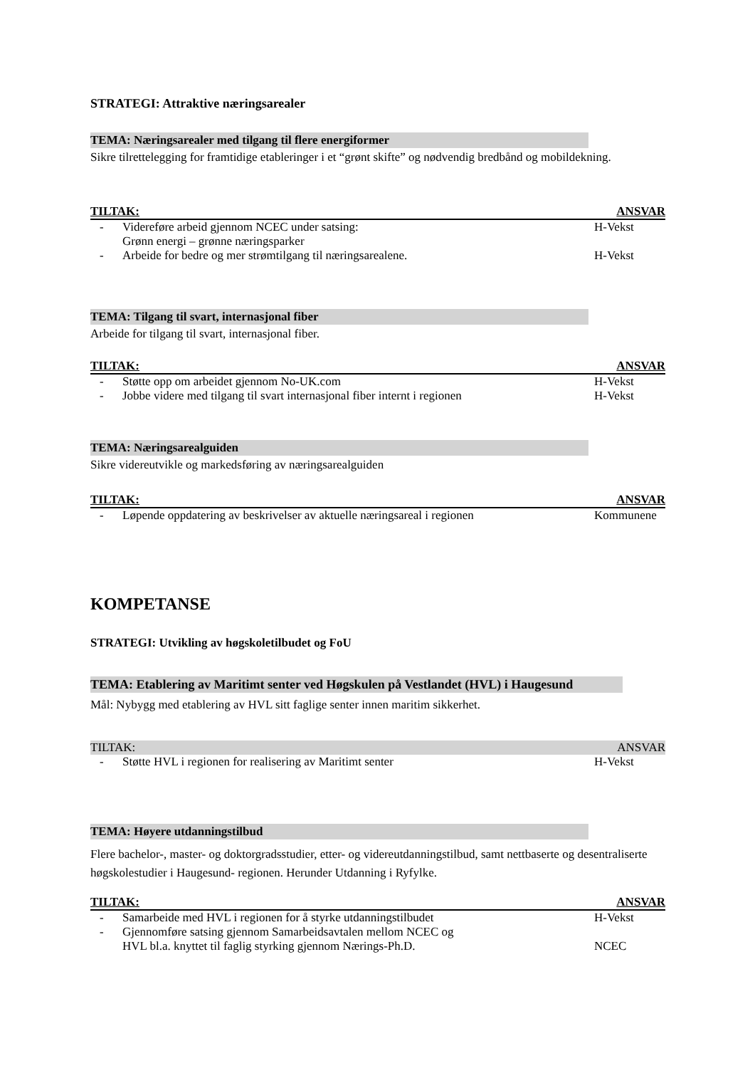STRATEGI: Attraktive næringsarealer
TEMA: Næringsarealer med tilgang til flere energiformer
Sikre tilrettelegging for framtidige etableringer i et “grønt skifte” og nødvendig bredbånd og mobildekning.
TILTAK: ANSVAR
- Videreføre arbeid gjennom NCEC under satsing:
Grønn energi – grønne næringsparker H-Vekst
- Arbeide for bedre og mer strømtilgang til næringsarealene. H-Vekst
TEMA: Tilgang til svart, internasjonal fiber
Arbeide for tilgang til svart, internasjonal fiber.
TILTAK: ANSVAR
- Støtte opp om arbeidet gjennom No-UK.com H-Vekst
- Jobbe videre med tilgang til svart internasjonal fiber internt i regionen H-Vekst
TEMA: Næringsarealguiden
Sikre videreutvikle og markedsføring av næringsarealguiden
TILTAK: ANSVAR
- Løpende oppdatering av beskrivelser av aktuelle næringsareal i regionen Kommunene
KOMPETANSE
STRATEGI: Utvikling av høgskoletilbudet og FoU
TEMA: Etablering av Maritimt senter ved Høgskulen på Vestlandet (HVL) i Haugesund
Mål: Nybygg med etablering av HVL sitt faglige senter innen maritim sikkerhet.
TILTAK: ANSVAR
- Støtte HVL i regionen for realisering av Maritimt senter H-Vekst
TEMA: Høyere utdanningstilbud
Flere bachelor-, master- og doktorgradsstudier, etter- og videreutdanningstilbud, samt nettbaserte og desentraliserte høgskolestudier i Haugesund- regionen. Herunder Utdanning i Ryfylke.
TILTAK: ANSVAR
- Samarbeide med HVL i regionen for å styrke utdanningstilbudet H-Vekst
- Gjennomføre satsing gjennom Samarbeidsavtalen mellom NCEC og
HVL bl.a. knyttet til faglig styrking gjennom Nærings-Ph.D.
NCEC